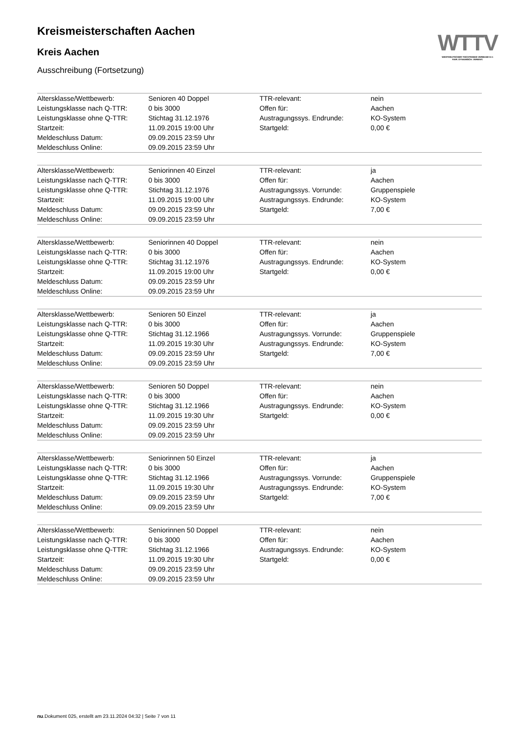WTTV
WESTDEUTSCHER TISCHTENNIS-VERBAND E.V.
FAIR. DYNAMISCH. VEREINT.
Kreismeisterschaften Aachen
Kreis Aachen
Ausschreibung (Fortsetzung)
| Altersklasse/Wettbewerb: | Senioren 40 Doppel | TTR-relevant: | nein |
| Leistungsklasse nach Q-TTR: | 0 bis 3000 | Offen für: | Aachen |
| Leistungsklasse ohne Q-TTR: | Stichtag 31.12.1976 | Austragungssys. Endrunde: | KO-System |
| Startzeit: | 11.09.2015 19:00 Uhr | Startgeld: | 0,00 € |
| Meldeschluss Datum: | 09.09.2015 23:59 Uhr | | |
| Meldeschluss Online: | 09.09.2015 23:59 Uhr | | |
| Altersklasse/Wettbewerb: | Seniorinnen 40 Einzel | TTR-relevant: | ja |
| Leistungsklasse nach Q-TTR: | 0 bis 3000 | Offen für: | Aachen |
| Leistungsklasse ohne Q-TTR: | Stichtag 31.12.1976 | Austragungssys. Vorrunde: | Gruppenspiele |
| Startzeit: | 11.09.2015 19:00 Uhr | Austragungssys. Endrunde: | KO-System |
| Meldeschluss Datum: | 09.09.2015 23:59 Uhr | Startgeld: | 7,00 € |
| Meldeschluss Online: | 09.09.2015 23:59 Uhr | | |
| Altersklasse/Wettbewerb: | Seniorinnen 40 Doppel | TTR-relevant: | nein |
| Leistungsklasse nach Q-TTR: | 0 bis 3000 | Offen für: | Aachen |
| Leistungsklasse ohne Q-TTR: | Stichtag 31.12.1976 | Austragungssys. Endrunde: | KO-System |
| Startzeit: | 11.09.2015 19:00 Uhr | Startgeld: | 0,00 € |
| Meldeschluss Datum: | 09.09.2015 23:59 Uhr | | |
| Meldeschluss Online: | 09.09.2015 23:59 Uhr | | |
| Altersklasse/Wettbewerb: | Senioren 50 Einzel | TTR-relevant: | ja |
| Leistungsklasse nach Q-TTR: | 0 bis 3000 | Offen für: | Aachen |
| Leistungsklasse ohne Q-TTR: | Stichtag 31.12.1966 | Austragungssys. Vorrunde: | Gruppenspiele |
| Startzeit: | 11.09.2015 19:30 Uhr | Austragungssys. Endrunde: | KO-System |
| Meldeschluss Datum: | 09.09.2015 23:59 Uhr | Startgeld: | 7,00 € |
| Meldeschluss Online: | 09.09.2015 23:59 Uhr | | |
| Altersklasse/Wettbewerb: | Senioren 50 Doppel | TTR-relevant: | nein |
| Leistungsklasse nach Q-TTR: | 0 bis 3000 | Offen für: | Aachen |
| Leistungsklasse ohne Q-TTR: | Stichtag 31.12.1966 | Austragungssys. Endrunde: | KO-System |
| Startzeit: | 11.09.2015 19:30 Uhr | Startgeld: | 0,00 € |
| Meldeschluss Datum: | 09.09.2015 23:59 Uhr | | |
| Meldeschluss Online: | 09.09.2015 23:59 Uhr | | |
| Altersklasse/Wettbewerb: | Seniorinnen 50 Einzel | TTR-relevant: | ja |
| Leistungsklasse nach Q-TTR: | 0 bis 3000 | Offen für: | Aachen |
| Leistungsklasse ohne Q-TTR: | Stichtag 31.12.1966 | Austragungssys. Vorrunde: | Gruppenspiele |
| Startzeit: | 11.09.2015 19:30 Uhr | Austragungssys. Endrunde: | KO-System |
| Meldeschluss Datum: | 09.09.2015 23:59 Uhr | Startgeld: | 7,00 € |
| Meldeschluss Online: | 09.09.2015 23:59 Uhr | | |
| Altersklasse/Wettbewerb: | Seniorinnen 50 Doppel | TTR-relevant: | nein |
| Leistungsklasse nach Q-TTR: | 0 bis 3000 | Offen für: | Aachen |
| Leistungsklasse ohne Q-TTR: | Stichtag 31.12.1966 | Austragungssys. Endrunde: | KO-System |
| Startzeit: | 11.09.2015 19:30 Uhr | Startgeld: | 0,00 € |
| Meldeschluss Datum: | 09.09.2015 23:59 Uhr | | |
| Meldeschluss Online: | 09.09.2015 23:59 Uhr | | |
nu.Dokument 025, erstellt am 23.11.2024 04:32 | Seite 7 von 11